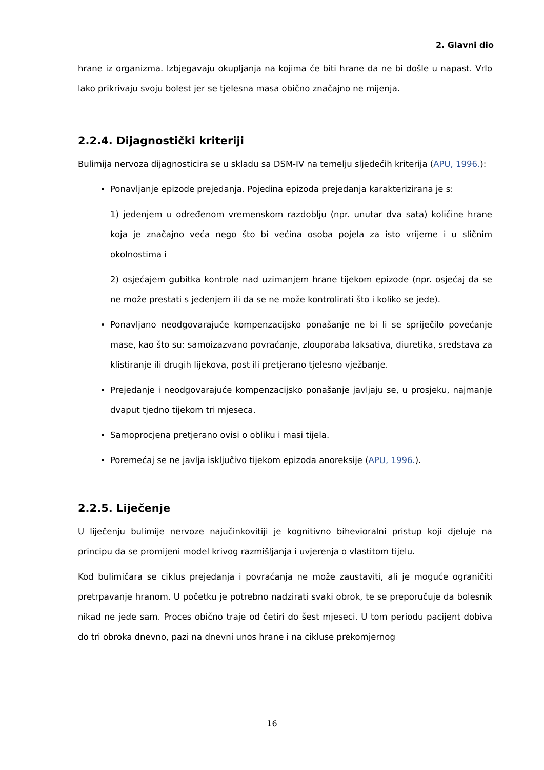2. Glavni dio
hrane iz organizma. Izbjegavaju okupljanja na kojima će biti hrane da ne bi došle u napast. Vrlo lako prikrivaju svoju bolest jer se tjelesna masa obično značajno ne mijenja.
2.2.4. Dijagnostički kriteriji
Bulimija nervoza dijagnosticira se u skladu sa DSM-IV na temelju sljedećih kriterija (APU, 1996.):
Ponavljanje epizode prejedanja. Pojedina epizoda prejedanja karakterizirana je s:
1) jedenjem u određenom vremenskom razdoblju (npr. unutar dva sata) količine hrane koja je značajno veća nego što bi većina osoba pojela za isto vrijeme i u sličnim okolnostima i
2) osjećajem gubitka kontrole nad uzimanjem hrane tijekom epizode (npr. osjećaj da se ne može prestati s jedenjem ili da se ne može kontrolirati što i koliko se jede).
Ponavljano neodgovarajuće kompenzacijsko ponašanje ne bi li se spriječilo povećanje mase, kao što su: samoizazvano povraćanje, zlouporaba laksativa, diuretika, sredstava za klistiranje ili drugih lijekova, post ili pretjerano tjelesno vježbanje.
Prejedanje i neodgovarajuće kompenzacijsko ponašanje javljaju se, u prosjeku, najmanje dvaput tjedno tijekom tri mjeseca.
Samoprocjena pretjerano ovisi o obliku i masi tijela.
Poremećaj se ne javlja isključivo tijekom epizoda anoreksije (APU, 1996.).
2.2.5. Liječenje
U liječenju bulimije nervoze najučinkovitiji je kognitivno bihevioralni pristup koji djeluje na principu da se promijeni model krivog razmišljanja i uvjerenja o vlastitom tijelu.
Kod bulimičara se ciklus prejedanja i povraćanja ne može zaustaviti, ali je moguće ograničiti pretrpavanje hranom. U početku je potrebno nadzirati svaki obrok, te se preporučuje da bolesnik nikad ne jede sam. Proces obično traje od četiri do šest mjeseci. U tom periodu pacijent dobiva do tri obroka dnevno, pazi na dnevni unos hrane i na cikluse prekomjernog
16